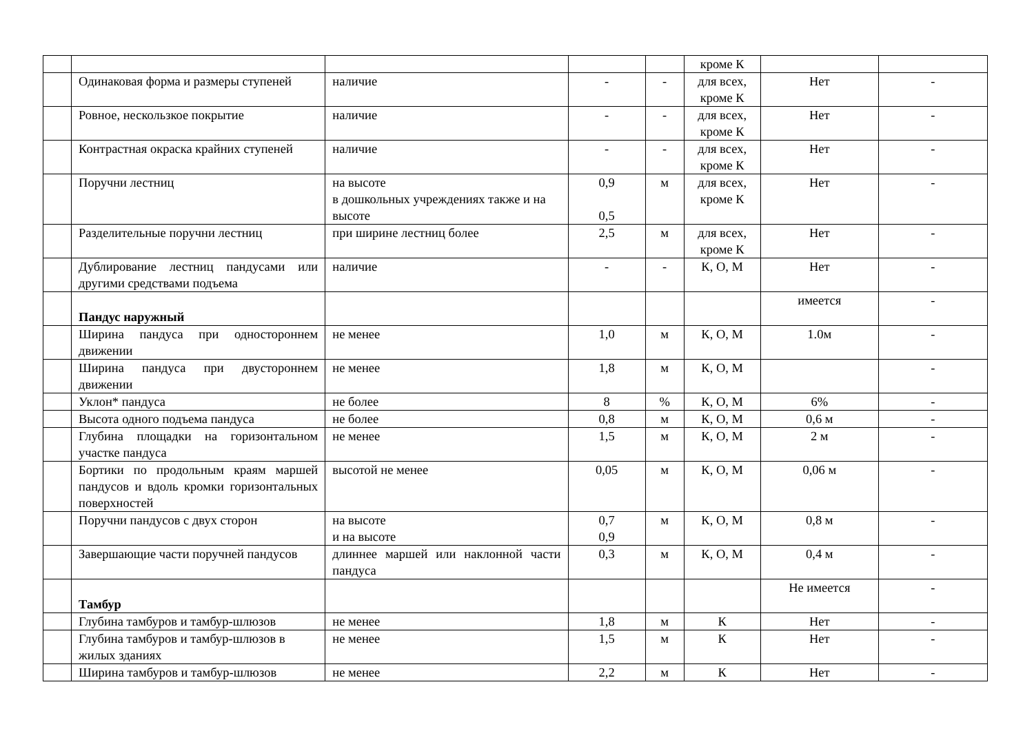| | | | | | кроме К | | |
| | Одинаковая форма и размеры ступеней | наличие | - | - | для всех, кроме К | Нет | - |
| | Ровное, нескользкое покрытие | наличие | - | - | для всех, кроме К | Нет | - |
| | Контрастная окраска крайних ступеней | наличие | - | - | для всех, кроме К | Нет | - |
| | Поручни лестниц | на высоте в дошкольных учреждениях также и на высоте | 0,9 0,5 | м | для всех, кроме К | Нет | - |
| | Разделительные поручни лестниц | при ширине лестниц более | 2,5 | м | для всех, кроме К | Нет | - |
| | Дублирование лестниц пандусами или другими средствами подъема | наличие | - | - | К, О, М | Нет | - |
| | Пандус наружный | | | | | имеется | - |
| | Ширина пандуса при одностороннем движении | не менее | 1,0 | м | К, О, М | 1.0м | - |
| | Ширина пандуса при двустороннем движении | не менее | 1,8 | м | К, О, М | | - |
| | Уклон* пандуса | не более | 8 | % | К, О, М | 6% | - |
| | Высота одного подъема пандуса | не более | 0,8 | м | К, О, М | 0,6 м | - |
| | Глубина площадки на горизонтальном участке пандуса | не менее | 1,5 | м | К, О, М | 2 м | - |
| | Бортики по продольным краям маршей пандусов и вдоль кромки горизонтальных поверхностей | высотой не менее | 0,05 | м | К, О, М | 0,06 м | - |
| | Поручни пандусов с двух сторон | на высоте и на высоте | 0,7 0,9 | м | К, О, М | 0,8 м | - |
| | Завершающие части поручней пандусов | длиннее маршей или наклонной части пандуса | 0,3 | м | К, О, М | 0,4 м | - |
| | Тамбур | | | | | Не имеется | - |
| | Глубина тамбуров и тамбур-шлюзов | не менее | 1,8 | м | К | Нет | - |
| | Глубина тамбуров и тамбур-шлюзов в жилых зданиях | не менее | 1,5 | м | К | Нет | - |
| | Ширина тамбуров и тамбур-шлюзов | не менее | 2,2 | м | К | Нет | - |